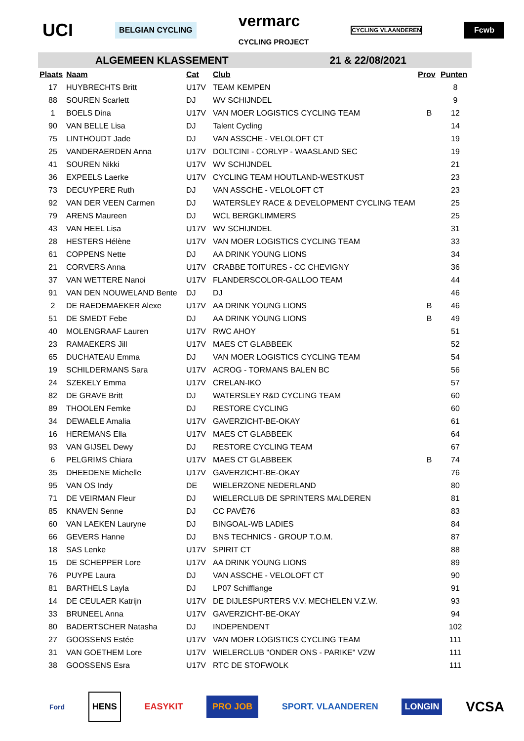UCI BELGIAN CYCLING vermarc
CYCLING PROJECT CYCLING VLAANDEREN Fcwb
ALGEMEEN KLASSEMENT 21 & 22/08/2021
| Plaats | Naam | Cat | Club | Prov | Punten |
| --- | --- | --- | --- | --- | --- |
| 17 | HUYBRECHTS Britt | U17V | TEAM KEMPEN | | 8 |
| 88 | SOUREN Scarlett | DJ | WV SCHIJNDEL | | 9 |
| 1 | BOELS Dina | U17V | VAN MOER LOGISTICS CYCLING TEAM | B | 12 |
| 90 | VAN BELLE Lisa | DJ | Talent Cycling | | 14 |
| 75 | LINTHOUDT Jade | DJ | VAN ASSCHE - VELOLOFT CT | | 19 |
| 25 | VANDERAERDEN Anna | U17V | DOLTCINI - CORLYP - WAASLAND SEC | | 19 |
| 41 | SOUREN Nikki | U17V | WV SCHIJNDEL | | 21 |
| 36 | EXPEELS Laerke | U17V | CYCLING TEAM HOUTLAND-WESTKUST | | 23 |
| 73 | DECUYPERE Ruth | DJ | VAN ASSCHE - VELOLOFT CT | | 23 |
| 92 | VAN DER VEEN Carmen | DJ | WATERSLEY RACE & DEVELOPMENT CYCLING TEAM | | 25 |
| 79 | ARENS Maureen | DJ | WCL BERGKLIMMERS | | 25 |
| 43 | VAN HEEL Lisa | U17V | WV SCHIJNDEL | | 31 |
| 28 | HESTERS Hélène | U17V | VAN MOER LOGISTICS CYCLING TEAM | | 33 |
| 61 | COPPENS Nette | DJ | AA DRINK YOUNG LIONS | | 34 |
| 21 | CORVERS Anna | U17V | CRABBE TOITURES - CC CHEVIGNY | | 36 |
| 37 | VAN WETTERE Nanoi | U17V | FLANDERSCOLOR-GALLOO TEAM | | 44 |
| 91 | VAN DEN NOUWELAND Bente | DJ | DJ | | 46 |
| 2 | DE RAEDEMAEKER Alexe | U17V | AA DRINK YOUNG LIONS | B | 46 |
| 51 | DE SMEDT Febe | DJ | AA DRINK YOUNG LIONS | B | 49 |
| 40 | MOLENGRAAF Lauren | U17V | RWC AHOY | | 51 |
| 23 | RAMAEKERS Jill | U17V | MAES CT GLABBEEK | | 52 |
| 65 | DUCHATEAU Emma | DJ | VAN MOER LOGISTICS CYCLING TEAM | | 54 |
| 19 | SCHILDERMANS Sara | U17V | ACROG - TORMANS BALEN BC | | 56 |
| 24 | SZEKELY Emma | U17V | CRELAN-IKO | | 57 |
| 82 | DE GRAVE Britt | DJ | WATERSLEY R&D CYCLING TEAM | | 60 |
| 89 | THOOLEN Femke | DJ | RESTORE CYCLING | | 60 |
| 34 | DEWAELE Amalia | U17V | GAVERZICHT-BE-OKAY | | 61 |
| 16 | HEREMANS Ella | U17V | MAES CT GLABBEEK | | 64 |
| 93 | VAN GIJSEL Dewy | DJ | RESTORE CYCLING TEAM | | 67 |
| 6 | PELGRIMS Chiara | U17V | MAES CT GLABBEEK | B | 74 |
| 35 | DHEEDENE Michelle | U17V | GAVERZICHT-BE-OKAY | | 76 |
| 95 | VAN OS Indy | DE | WIELERZONE NEDERLAND | | 80 |
| 71 | DE VEIRMAN Fleur | DJ | WIELERCLUB DE SPRINTERS MALDEREN | | 81 |
| 85 | KNAVEN Senne | DJ | CC PAVÉ76 | | 83 |
| 60 | VAN LAEKEN Lauryne | DJ | BINGOAL-WB LADIES | | 84 |
| 66 | GEVERS Hanne | DJ | BNS TECHNICS - GROUP T.O.M. | | 87 |
| 18 | SAS Lenke | U17V | SPIRIT CT | | 88 |
| 15 | DE SCHEPPER Lore | U17V | AA DRINK YOUNG LIONS | | 89 |
| 76 | PUYPE Laura | DJ | VAN ASSCHE - VELOLOFT CT | | 90 |
| 81 | BARTHELS Layla | DJ | LP07 Schifflange | | 91 |
| 14 | DE CEULAER Katrijn | U17V | DE DIJLESPURTERS V.V. MECHELEN V.Z.W. | | 93 |
| 33 | BRUNEEL Anna | U17V | GAVERZICHT-BE-OKAY | | 94 |
| 80 | BADERTSCHER Natasha | DJ | INDEPENDENT | | 102 |
| 27 | GOOSSENS Estée | U17V | VAN MOER LOGISTICS CYCLING TEAM | | 111 |
| 31 | VAN GOETHEM Lore | U17V | WIELERCLUB "ONDER ONS - PARIKE" VZW | | 111 |
| 38 | GOOSSENS Esra | U17V | RTC DE STOFWOLK | | 111 |
Ford HENS EASYKIT PRO JOB SPORT. VLAANDEREN LONGIN VCSA